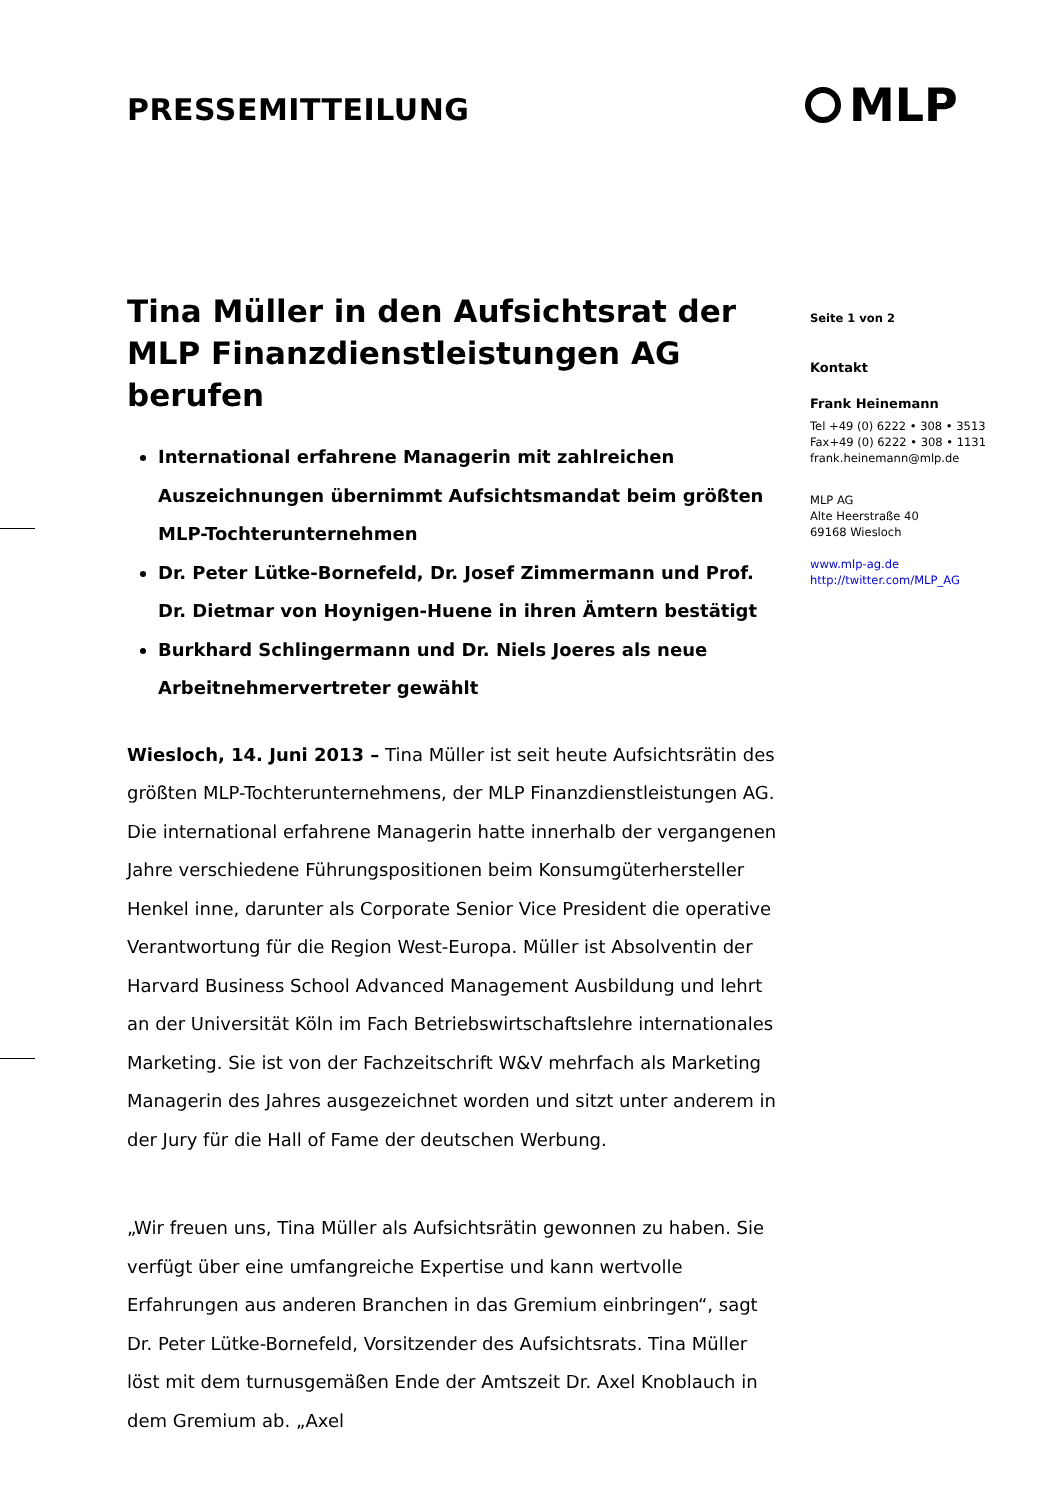PRESSEMITTEILUNG MLP
Tina Müller in den Aufsichtsrat der MLP Finanzdienstleistungen AG berufen
International erfahrene Managerin mit zahlreichen Auszeichnungen übernimmt Aufsichtsmandat beim größten MLP-Tochterunternehmen
Dr. Peter Lütke-Bornefeld, Dr. Josef Zimmermann und Prof. Dr. Dietmar von Hoynigen-Huene in ihren Ämtern bestätigt
Burkhard Schlingermann und Dr. Niels Joeres als neue Arbeitnehmervertreter gewählt
Wiesloch, 14. Juni 2013 – Tina Müller ist seit heute Aufsichtsrätin des größten MLP-Tochterunternehmens, der MLP Finanzdienstleistungen AG. Die international erfahrene Managerin hatte innerhalb der vergangenen Jahre verschiedene Führungspositionen beim Konsumgüterhersteller Henkel inne, darunter als Corporate Senior Vice President die operative Verantwortung für die Region West-Europa. Müller ist Absolventin der Harvard Business School Advanced Management Ausbildung und lehrt an der Universität Köln im Fach Betriebswirtschaftslehre internationales Marketing. Sie ist von der Fachzeitschrift W&V mehrfach als Marketing Managerin des Jahres ausgezeichnet worden und sitzt unter anderem in der Jury für die Hall of Fame der deutschen Werbung.
„Wir freuen uns, Tina Müller als Aufsichtsrätin gewonnen zu haben. Sie verfügt über eine umfangreiche Expertise und kann wertvolle Erfahrungen aus anderen Branchen in das Gremium einbringen“, sagt Dr. Peter Lütke-Bornefeld, Vorsitzender des Aufsichtsrats. Tina Müller löst mit dem turnusgemäßen Ende der Amtszeit Dr. Axel Knoblauch in dem Gremium ab. „Axel
Seite 1 von 2
Kontakt
Frank Heinemann
Tel +49 (0) 6222 • 308 • 3513
Fax+49 (0) 6222 • 308 • 1131
frank.heinemann@mlp.de
MLP AG
Alte Heerstraße 40
69168 Wiesloch
www.mlp-ag.de
http://twitter.com/MLP_AG